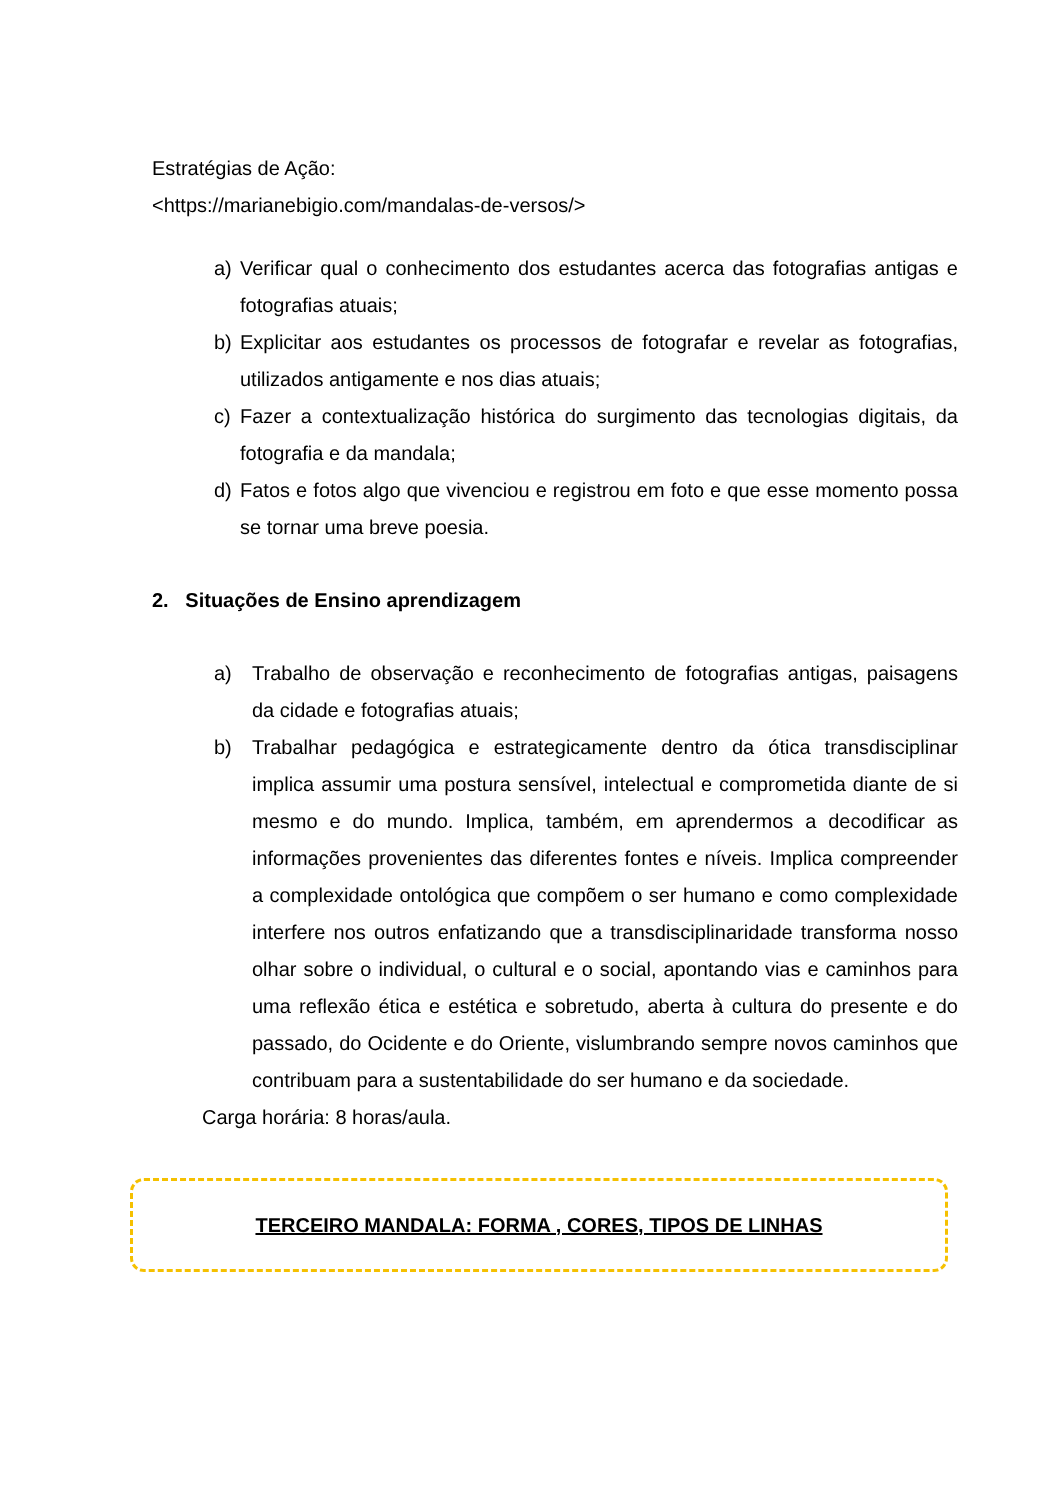Estratégias de Ação:
<https://marianebigio.com/mandalas-de-versos/>
a) Verificar qual o conhecimento dos estudantes acerca das fotografias antigas e fotografias atuais;
b) Explicitar aos estudantes os processos de fotografar e revelar as fotografias, utilizados antigamente e nos dias atuais;
c) Fazer a contextualização histórica do surgimento das tecnologias digitais, da fotografia e da mandala;
d) Fatos e fotos algo que vivenciou e registrou em foto e que esse momento possa se tornar uma breve poesia.
2. Situações de Ensino aprendizagem
a) Trabalho de observação e reconhecimento de fotografias antigas, paisagens da cidade e fotografias atuais;
b) Trabalhar pedagógica e estrategicamente dentro da ótica transdisciplinar implica assumir uma postura sensível, intelectual e comprometida diante de si mesmo e do mundo. Implica, também, em aprendermos a decodificar as informações provenientes das diferentes fontes e níveis. Implica compreender a complexidade ontológica que compõem o ser humano e como complexidade interfere nos outros enfatizando que a transdisciplinaridade transforma nosso olhar sobre o individual, o cultural e o social, apontando vias e caminhos para uma reflexão ética e estética e sobretudo, aberta à cultura do presente e do passado, do Ocidente e do Oriente, vislumbrando sempre novos caminhos que contribuam para a sustentabilidade do ser humano e da sociedade.
Carga horária: 8 horas/aula.
TERCEIRO MANDALA: FORMA , CORES, TIPOS DE LINHAS